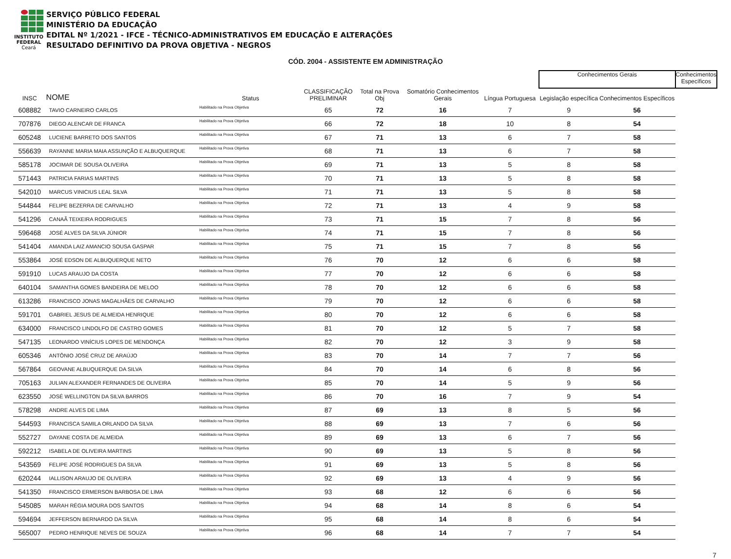INSTITUTO
FEDERAL
Ceará
SERVIÇO PÚBLICO FEDERAL
MINISTÉRIO DA EDUCAÇÃO
EDITAL Nº 1/2021 - IFCE - TÉCNICO-ADMINISTRATIVOS EM EDUCAÇÃO E ALTERAÇÕES
RESULTADO DEFINITIVO DA PROVA OBJETIVA - NEGROS
CÓD. 2004 - ASSISTENTE EM ADMINISTRAÇÃO
| | | | | | | | Conhecimentos Gerais | | Conhecimentos Específicos |
| --- | --- | --- | --- | --- | --- | --- | --- | --- | --- |
| INSC | NOME | Status | CLASSIFICAÇÃO PRELIMINAR | Total na Prova Obj | Somatório Conhecimentos Gerais | Língua Portuguesa | Legislação específica | Conhecimentos Específicos | |
| 608882 | TAVIO CARNEIRO CARLOS | Habilitado na Prova Objetiva | 65 | 72 | 16 | 7 | 9 | 56 | |
| 707876 | DIEGO ALENCAR DE FRANCA | Habilitado na Prova Objetiva | 66 | 72 | 18 | 10 | 8 | 54 | |
| 605248 | LUCIENE BARRETO DOS SANTOS | Habilitado na Prova Objetiva | 67 | 71 | 13 | 6 | 7 | 58 | |
| 556639 | RAYANNE MARIA MAIA ASSUNÇÃO E ALBUQUERQUE | Habilitado na Prova Objetiva | 68 | 71 | 13 | 6 | 7 | 58 | |
| 585178 | JOCIMAR DE SOUSA OLIVEIRA | Habilitado na Prova Objetiva | 69 | 71 | 13 | 5 | 8 | 58 | |
| 571443 | PATRICIA FARIAS MARTINS | Habilitado na Prova Objetiva | 70 | 71 | 13 | 5 | 8 | 58 | |
| 542010 | MARCUS VINICIUS LEAL SILVA | Habilitado na Prova Objetiva | 71 | 71 | 13 | 5 | 8 | 58 | |
| 544844 | FELIPE BEZERRA DE CARVALHO | Habilitado na Prova Objetiva | 72 | 71 | 13 | 4 | 9 | 58 | |
| 541296 | CANAÃ TEIXEIRA RODRIGUES | Habilitado na Prova Objetiva | 73 | 71 | 15 | 7 | 8 | 56 | |
| 596468 | JOSÉ ALVES DA SILVA JÚNIOR | Habilitado na Prova Objetiva | 74 | 71 | 15 | 7 | 8 | 56 | |
| 541404 | AMANDA LAIZ AMANCIO SOUSA GASPAR | Habilitado na Prova Objetiva | 75 | 71 | 15 | 7 | 8 | 56 | |
| 553864 | JOSÉ EDSON DE ALBUQUERQUE NETO | Habilitado na Prova Objetiva | 76 | 70 | 12 | 6 | 6 | 58 | |
| 591910 | LUCAS ARAUJO DA COSTA | Habilitado na Prova Objetiva | 77 | 70 | 12 | 6 | 6 | 58 | |
| 640104 | SAMANTHA GOMES BANDEIRA DE MELOO | Habilitado na Prova Objetiva | 78 | 70 | 12 | 6 | 6 | 58 | |
| 613286 | FRANCISCO JONAS MAGALHÃES DE CARVALHO | Habilitado na Prova Objetiva | 79 | 70 | 12 | 6 | 6 | 58 | |
| 591701 | GABRIEL JESUS DE ALMEIDA HENRIQUE | Habilitado na Prova Objetiva | 80 | 70 | 12 | 6 | 6 | 58 | |
| 634000 | FRANCISCO LINDOLFO DE CASTRO GOMES | Habilitado na Prova Objetiva | 81 | 70 | 12 | 5 | 7 | 58 | |
| 547135 | LEONARDO VINÍCIUS LOPES DE MENDONÇA | Habilitado na Prova Objetiva | 82 | 70 | 12 | 3 | 9 | 58 | |
| 605346 | ANTÔNIO JOSÉ CRUZ DE ARAÚJO | Habilitado na Prova Objetiva | 83 | 70 | 14 | 7 | 7 | 56 | |
| 567864 | GEOVANE ALBUQUERQUE DA SILVA | Habilitado na Prova Objetiva | 84 | 70 | 14 | 6 | 8 | 56 | |
| 705163 | JULIAN ALEXANDER FERNANDES DE OLIVEIRA | Habilitado na Prova Objetiva | 85 | 70 | 14 | 5 | 9 | 56 | |
| 623550 | JOSÉ WELLINGTON DA SILVA BARROS | Habilitado na Prova Objetiva | 86 | 70 | 16 | 7 | 9 | 54 | |
| 578298 | ANDRE ALVES DE LIMA | Habilitado na Prova Objetiva | 87 | 69 | 13 | 8 | 5 | 56 | |
| 544593 | FRANCISCA SAMILA ORLANDO DA SILVA | Habilitado na Prova Objetiva | 88 | 69 | 13 | 7 | 6 | 56 | |
| 552727 | DAYANE COSTA DE ALMEIDA | Habilitado na Prova Objetiva | 89 | 69 | 13 | 6 | 7 | 56 | |
| 592212 | ISABELA DE OLIVEIRA MARTINS | Habilitado na Prova Objetiva | 90 | 69 | 13 | 5 | 8 | 56 | |
| 543569 | FELIPE JOSÉ RODRIGUES DA SILVA | Habilitado na Prova Objetiva | 91 | 69 | 13 | 5 | 8 | 56 | |
| 620244 | IALLISON ARAUJO DE OLIVEIRA | Habilitado na Prova Objetiva | 92 | 69 | 13 | 4 | 9 | 56 | |
| 541350 | FRANCISCO ERMERSON BARBOSA DE LIMA | Habilitado na Prova Objetiva | 93 | 68 | 12 | 6 | 6 | 56 | |
| 545085 | MARAH RÉGIA MOURA DOS SANTOS | Habilitado na Prova Objetiva | 94 | 68 | 14 | 8 | 6 | 54 | |
| 594694 | JEFFERSON BERNARDO DA SILVA | Habilitado na Prova Objetiva | 95 | 68 | 14 | 8 | 6 | 54 | |
| 565007 | PEDRO HENRIQUE NEVES DE SOUZA | Habilitado na Prova Objetiva | 96 | 68 | 14 | 7 | 7 | 54 | |
7